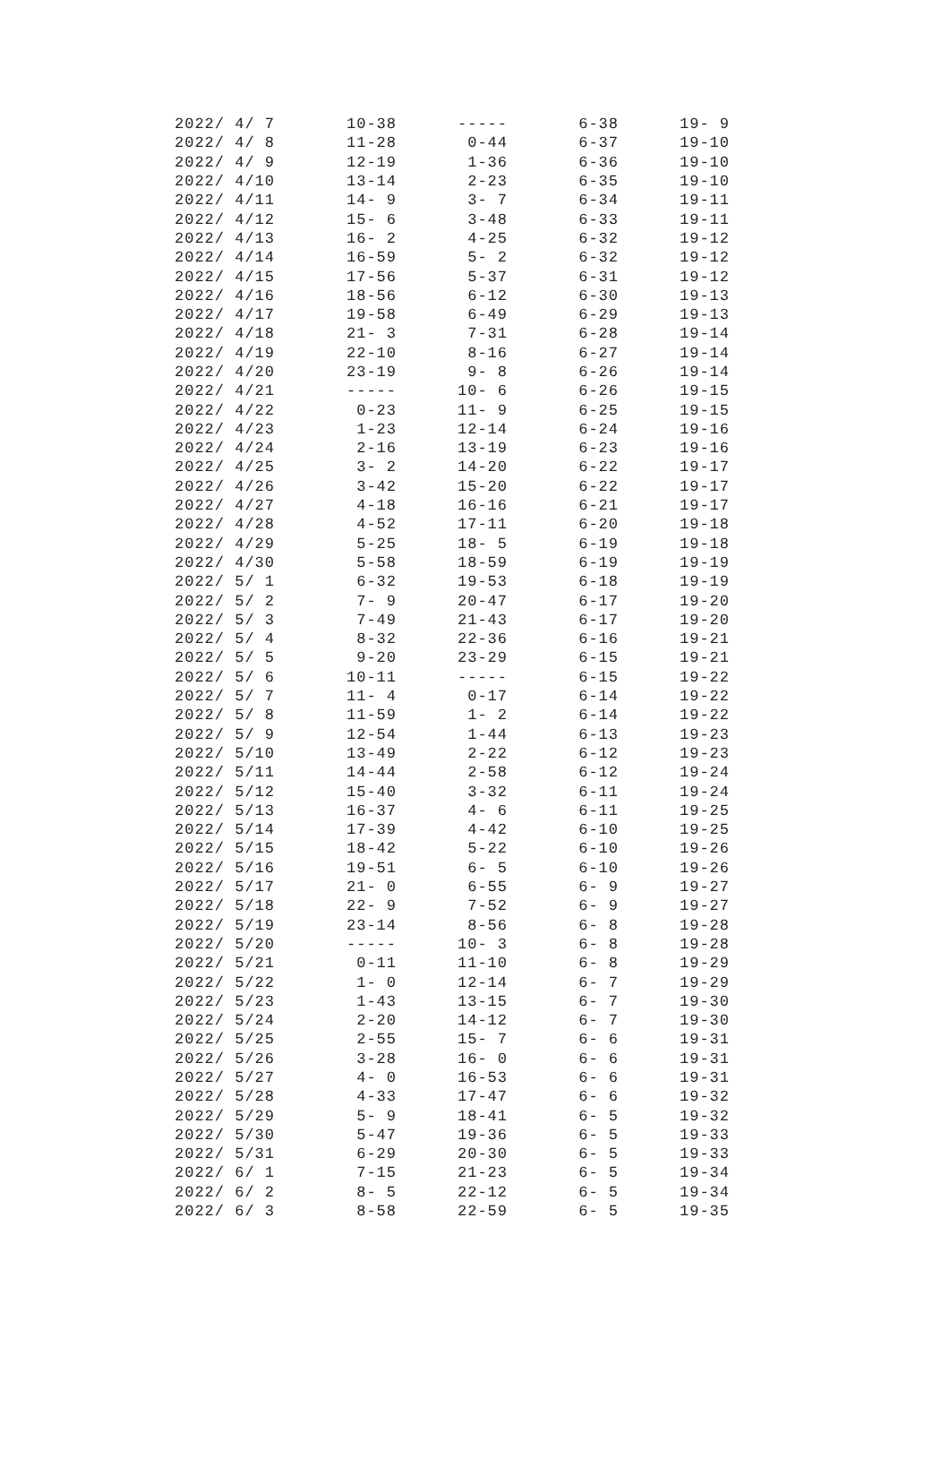| 2022/ 4/ 7 | 10-38 | ----- | 6-38 | 19- 9 |
| 2022/ 4/ 8 | 11-28 | 0-44 | 6-37 | 19-10 |
| 2022/ 4/ 9 | 12-19 | 1-36 | 6-36 | 19-10 |
| 2022/ 4/10 | 13-14 | 2-23 | 6-35 | 19-10 |
| 2022/ 4/11 | 14- 9 | 3- 7 | 6-34 | 19-11 |
| 2022/ 4/12 | 15- 6 | 3-48 | 6-33 | 19-11 |
| 2022/ 4/13 | 16- 2 | 4-25 | 6-32 | 19-12 |
| 2022/ 4/14 | 16-59 | 5- 2 | 6-32 | 19-12 |
| 2022/ 4/15 | 17-56 | 5-37 | 6-31 | 19-12 |
| 2022/ 4/16 | 18-56 | 6-12 | 6-30 | 19-13 |
| 2022/ 4/17 | 19-58 | 6-49 | 6-29 | 19-13 |
| 2022/ 4/18 | 21- 3 | 7-31 | 6-28 | 19-14 |
| 2022/ 4/19 | 22-10 | 8-16 | 6-27 | 19-14 |
| 2022/ 4/20 | 23-19 | 9- 8 | 6-26 | 19-14 |
| 2022/ 4/21 | ----- | 10- 6 | 6-26 | 19-15 |
| 2022/ 4/22 | 0-23 | 11- 9 | 6-25 | 19-15 |
| 2022/ 4/23 | 1-23 | 12-14 | 6-24 | 19-16 |
| 2022/ 4/24 | 2-16 | 13-19 | 6-23 | 19-16 |
| 2022/ 4/25 | 3- 2 | 14-20 | 6-22 | 19-17 |
| 2022/ 4/26 | 3-42 | 15-20 | 6-22 | 19-17 |
| 2022/ 4/27 | 4-18 | 16-16 | 6-21 | 19-17 |
| 2022/ 4/28 | 4-52 | 17-11 | 6-20 | 19-18 |
| 2022/ 4/29 | 5-25 | 18- 5 | 6-19 | 19-18 |
| 2022/ 4/30 | 5-58 | 18-59 | 6-19 | 19-19 |
| 2022/ 5/ 1 | 6-32 | 19-53 | 6-18 | 19-19 |
| 2022/ 5/ 2 | 7- 9 | 20-47 | 6-17 | 19-20 |
| 2022/ 5/ 3 | 7-49 | 21-43 | 6-17 | 19-20 |
| 2022/ 5/ 4 | 8-32 | 22-36 | 6-16 | 19-21 |
| 2022/ 5/ 5 | 9-20 | 23-29 | 6-15 | 19-21 |
| 2022/ 5/ 6 | 10-11 | ----- | 6-15 | 19-22 |
| 2022/ 5/ 7 | 11- 4 | 0-17 | 6-14 | 19-22 |
| 2022/ 5/ 8 | 11-59 | 1- 2 | 6-14 | 19-22 |
| 2022/ 5/ 9 | 12-54 | 1-44 | 6-13 | 19-23 |
| 2022/ 5/10 | 13-49 | 2-22 | 6-12 | 19-23 |
| 2022/ 5/11 | 14-44 | 2-58 | 6-12 | 19-24 |
| 2022/ 5/12 | 15-40 | 3-32 | 6-11 | 19-24 |
| 2022/ 5/13 | 16-37 | 4- 6 | 6-11 | 19-25 |
| 2022/ 5/14 | 17-39 | 4-42 | 6-10 | 19-25 |
| 2022/ 5/15 | 18-42 | 5-22 | 6-10 | 19-26 |
| 2022/ 5/16 | 19-51 | 6- 5 | 6-10 | 19-26 |
| 2022/ 5/17 | 21- 0 | 6-55 | 6- 9 | 19-27 |
| 2022/ 5/18 | 22- 9 | 7-52 | 6- 9 | 19-27 |
| 2022/ 5/19 | 23-14 | 8-56 | 6- 8 | 19-28 |
| 2022/ 5/20 | ----- | 10- 3 | 6- 8 | 19-28 |
| 2022/ 5/21 | 0-11 | 11-10 | 6- 8 | 19-29 |
| 2022/ 5/22 | 1- 0 | 12-14 | 6- 7 | 19-29 |
| 2022/ 5/23 | 1-43 | 13-15 | 6- 7 | 19-30 |
| 2022/ 5/24 | 2-20 | 14-12 | 6- 7 | 19-30 |
| 2022/ 5/25 | 2-55 | 15- 7 | 6- 6 | 19-31 |
| 2022/ 5/26 | 3-28 | 16- 0 | 6- 6 | 19-31 |
| 2022/ 5/27 | 4- 0 | 16-53 | 6- 6 | 19-31 |
| 2022/ 5/28 | 4-33 | 17-47 | 6- 6 | 19-32 |
| 2022/ 5/29 | 5- 9 | 18-41 | 6- 5 | 19-32 |
| 2022/ 5/30 | 5-47 | 19-36 | 6- 5 | 19-33 |
| 2022/ 5/31 | 6-29 | 20-30 | 6- 5 | 19-33 |
| 2022/ 6/ 1 | 7-15 | 21-23 | 6- 5 | 19-34 |
| 2022/ 6/ 2 | 8- 5 | 22-12 | 6- 5 | 19-34 |
| 2022/ 6/ 3 | 8-58 | 22-59 | 6- 5 | 19-35 |